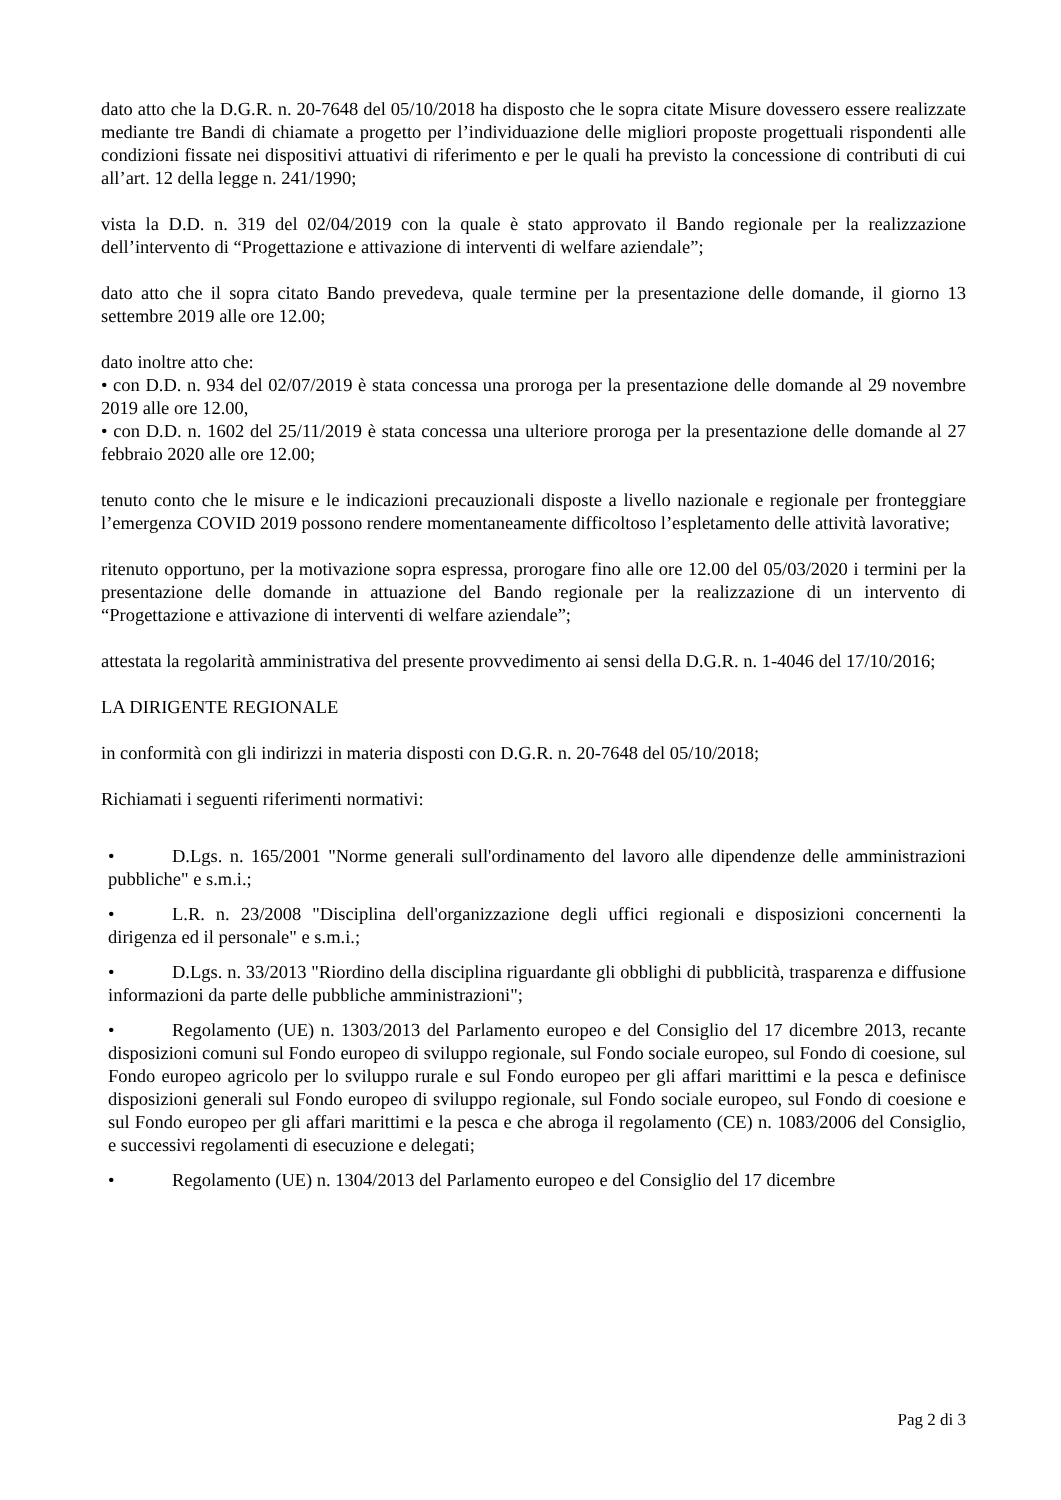dato atto che la D.G.R. n. 20-7648 del 05/10/2018 ha disposto che le sopra citate Misure dovessero essere realizzate mediante tre Bandi di chiamate a progetto per l’individuazione delle migliori proposte progettuali rispondenti alle condizioni fissate nei dispositivi attuativi di riferimento e per le quali ha previsto la concessione di contributi di cui all’art. 12 della legge n. 241/1990;
vista la D.D. n. 319 del 02/04/2019 con la quale è stato approvato il Bando regionale per la realizzazione dell’intervento di “Progettazione e attivazione di interventi di welfare aziendale”;
dato atto che il sopra citato Bando prevedeva, quale termine per la presentazione delle domande, il giorno 13 settembre 2019 alle ore 12.00;
dato inoltre atto che:
• con D.D. n. 934 del 02/07/2019 è stata concessa una proroga per la presentazione delle domande al 29 novembre 2019 alle ore 12.00,
• con D.D. n. 1602 del 25/11/2019 è stata concessa una ulteriore proroga per la presentazione delle domande al 27 febbraio 2020 alle ore 12.00;
tenuto conto che le misure e le indicazioni precauzionali disposte a livello nazionale e regionale per fronteggiare l’emergenza COVID 2019 possono rendere momentaneamente difficoltoso l’espletamento delle attività lavorative;
ritenuto opportuno, per la motivazione sopra espressa, prorogare fino alle ore 12.00 del 05/03/2020 i termini per la presentazione delle domande in attuazione del Bando regionale per la realizzazione di un intervento di “Progettazione e attivazione di interventi di welfare aziendale”;
attestata la regolarità amministrativa del presente provvedimento ai sensi della D.G.R. n. 1-4046 del 17/10/2016;
LA DIRIGENTE REGIONALE
in conformità con gli indirizzi in materia disposti con D.G.R. n. 20-7648 del 05/10/2018;
Richiamati i seguenti riferimenti normativi:
• D.Lgs. n. 165/2001 "Norme generali sull'ordinamento del lavoro alle dipendenze delle amministrazioni pubbliche" e s.m.i.;
• L.R. n. 23/2008 "Disciplina dell'organizzazione degli uffici regionali e disposizioni concernenti la dirigenza ed il personale" e s.m.i.;
• D.Lgs. n. 33/2013 "Riordino della disciplina riguardante gli obblighi di pubblicità, trasparenza e diffusione informazioni da parte delle pubbliche amministrazioni";
• Regolamento (UE) n. 1303/2013 del Parlamento europeo e del Consiglio del 17 dicembre 2013, recante disposizioni comuni sul Fondo europeo di sviluppo regionale, sul Fondo sociale europeo, sul Fondo di coesione, sul Fondo europeo agricolo per lo sviluppo rurale e sul Fondo europeo per gli affari marittimi e la pesca e definisce disposizioni generali sul Fondo europeo di sviluppo regionale, sul Fondo sociale europeo, sul Fondo di coesione e sul Fondo europeo per gli affari marittimi e la pesca e che abroga il regolamento (CE) n. 1083/2006 del Consiglio, e successivi regolamenti di esecuzione e delegati;
• Regolamento (UE) n. 1304/2013 del Parlamento europeo e del Consiglio del 17 dicembre
Pag 2 di 3